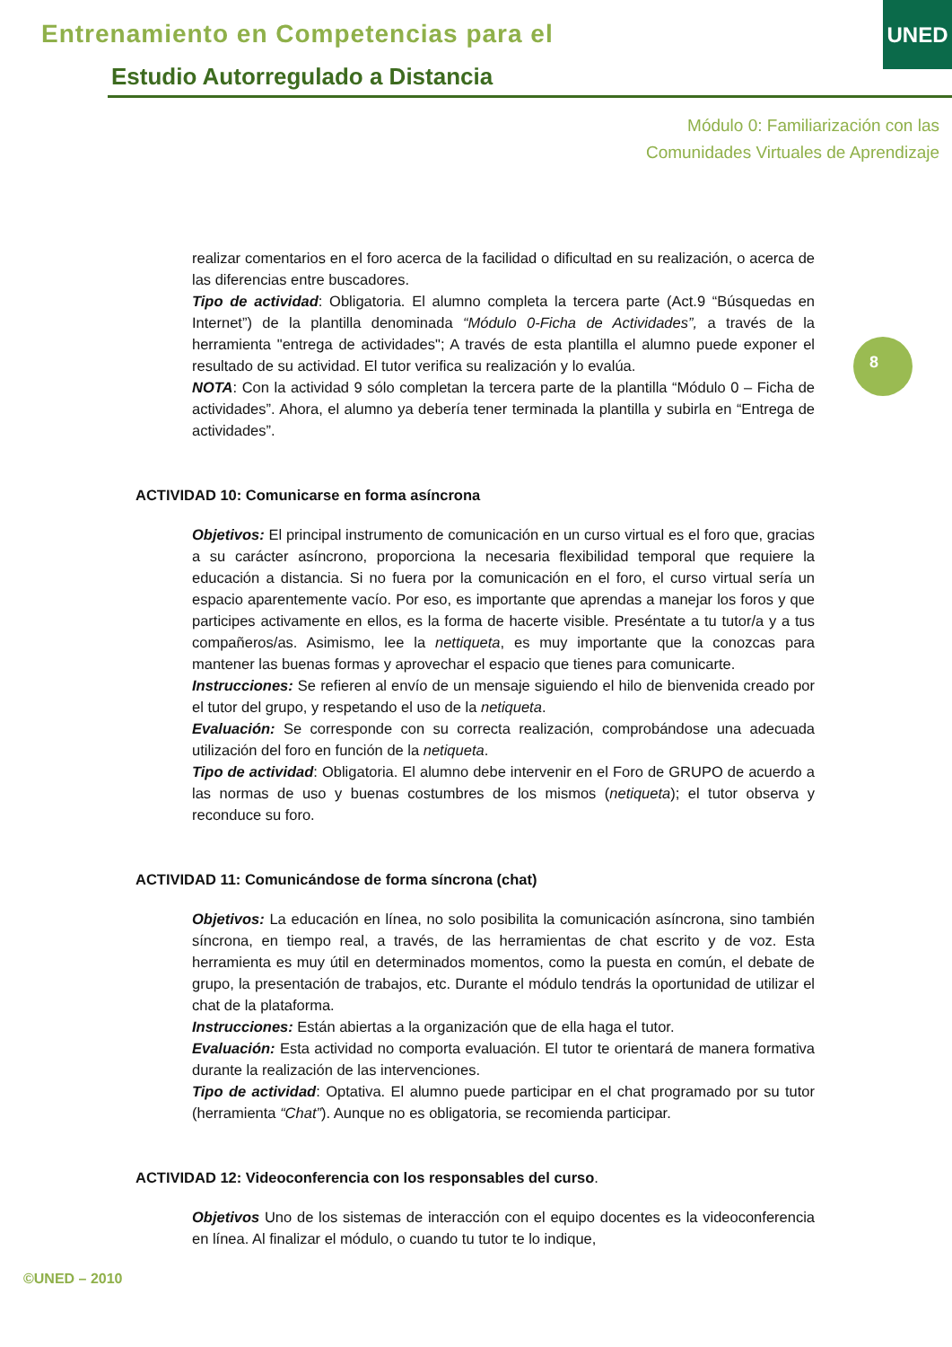Entrenamiento en Competencias para el
Estudio Autorregulado a Distancia
UNED
Módulo 0: Familiarización con las
Comunidades Virtuales de Aprendizaje
8
realizar comentarios en el foro acerca de la facilidad o dificultad en su realización, o acerca de las diferencias entre buscadores.
Tipo de actividad: Obligatoria. El alumno completa la tercera parte (Act.9 “Búsquedas en Internet”) de la plantilla denominada “Módulo 0-Ficha de Actividades”, a través de la herramienta "entrega de actividades"; A través de esta plantilla el alumno puede exponer el resultado de su actividad. El tutor verifica su realización y lo evalúa.
NOTA: Con la actividad 9 sólo completan la tercera parte de la plantilla “Módulo 0 – Ficha de actividades”. Ahora, el alumno ya debería tener terminada la plantilla y subirla en “Entrega de actividades”.
ACTIVIDAD 10: Comunicarse en forma asíncrona
Objetivos: El principal instrumento de comunicación en un curso virtual es el foro que, gracias a su carácter asíncrono, proporciona la necesaria flexibilidad temporal que requiere la educación a distancia. Si no fuera por la comunicación en el foro, el curso virtual sería un espacio aparentemente vacío. Por eso, es importante que aprendas a manejar los foros y que participes activamente en ellos, es la forma de hacerte visible. Preséntate a tu tutor/a y a tus compañeros/as. Asimismo, lee la nettiqueta, es muy importante que la conozcas para mantener las buenas formas y aprovechar el espacio que tienes para comunicarte.
Instrucciones: Se refieren al envío de un mensaje siguiendo el hilo de bienvenida creado por el tutor del grupo, y respetando el uso de la netiqueta.
Evaluación: Se corresponde con su correcta realización, comprobándose una adecuada utilización del foro en función de la netiqueta.
Tipo de actividad: Obligatoria. El alumno debe intervenir en el Foro de GRUPO de acuerdo a las normas de uso y buenas costumbres de los mismos (netiqueta); el tutor observa y reconduce su foro.
ACTIVIDAD 11: Comunicándose de forma síncrona (chat)
Objetivos: La educación en línea, no solo posibilita la comunicación asíncrona, sino también síncrona, en tiempo real, a través, de las herramientas de chat escrito y de voz. Esta herramienta es muy útil en determinados momentos, como la puesta en común, el debate de grupo, la presentación de trabajos, etc. Durante el módulo tendrás la oportunidad de utilizar el chat de la plataforma.
Instrucciones: Están abiertas a la organización que de ella haga el tutor.
Evaluación: Esta actividad no comporta evaluación. El tutor te orientará de manera formativa durante la realización de las intervenciones.
Tipo de actividad: Optativa. El alumno puede participar en el chat programado por su tutor (herramienta “Chat”). Aunque no es obligatoria, se recomienda participar.
ACTIVIDAD 12: Videoconferencia con los responsables del curso.
Objetivos Uno de los sistemas de interacción con el equipo docentes es la videoconferencia en línea. Al finalizar el módulo, o cuando tu tutor te lo indique,
©UNED – 2010